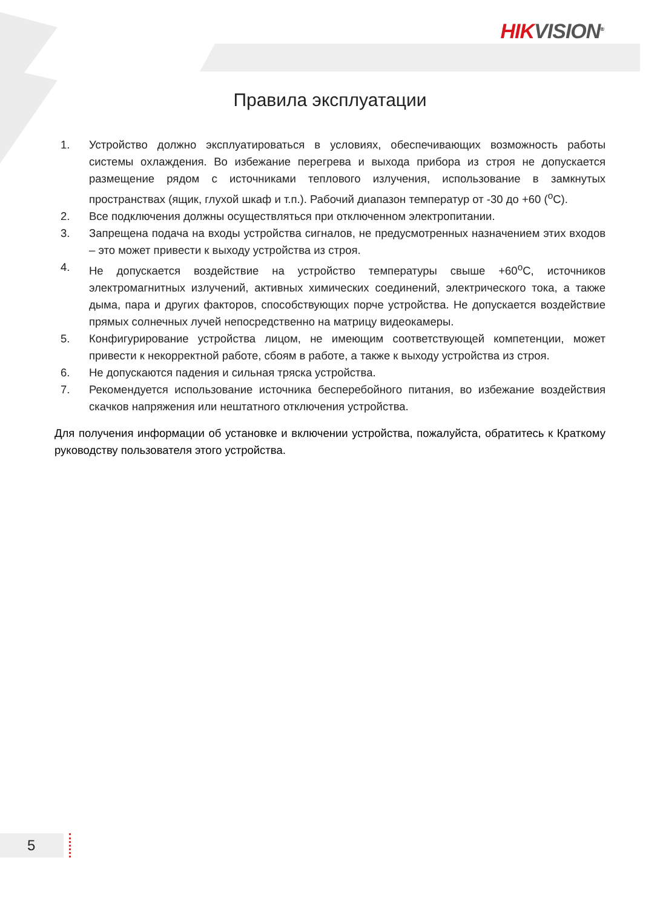HIK VISION<sup>®</sup>
Правила эксплуатации
1. Устройство должно эксплуатироваться в условиях, обеспечивающих возможность работы системы охлаждения. Во избежание перегрева и выхода прибора из строя не допускается размещение рядом с источниками теплового излучения, использование в замкнутых пространствах (ящик, глухой шкаф и т.п.). Рабочий диапазон температур от -30 до +60 (<sup>о</sup>С).
2. Все подключения должны осуществляться при отключенном электропитании.
3. Запрещена подача на входы устройства сигналов, не предусмотренных назначением этих входов – это может привести к выходу устройства из строя.
4. Не допускается воздействие на устройство температуры свыше +60<sup>о</sup>С, источников электромагнитных излучений, активных химических соединений, электрического тока, а также дыма, пара и других факторов, способствующих порче устройства. Не допускается воздействие прямых солнечных лучей непосредственно на матрицу видеокамеры.
5. Конфигурирование устройства лицом, не имеющим соответствующей компетенции, может привести к некорректной работе, сбоям в работе, а также к выходу устройства из строя.
6. Не допускаются падения и сильная тряска устройства.
7. Рекомендуется использование источника бесперебойного питания, во избежание воздействия скачков напряжения или нештатного отключения устройства.
Для получения информации об установке и включении устройства, пожалуйста, обратитесь к Краткому руководству пользователя этого устройства.
5